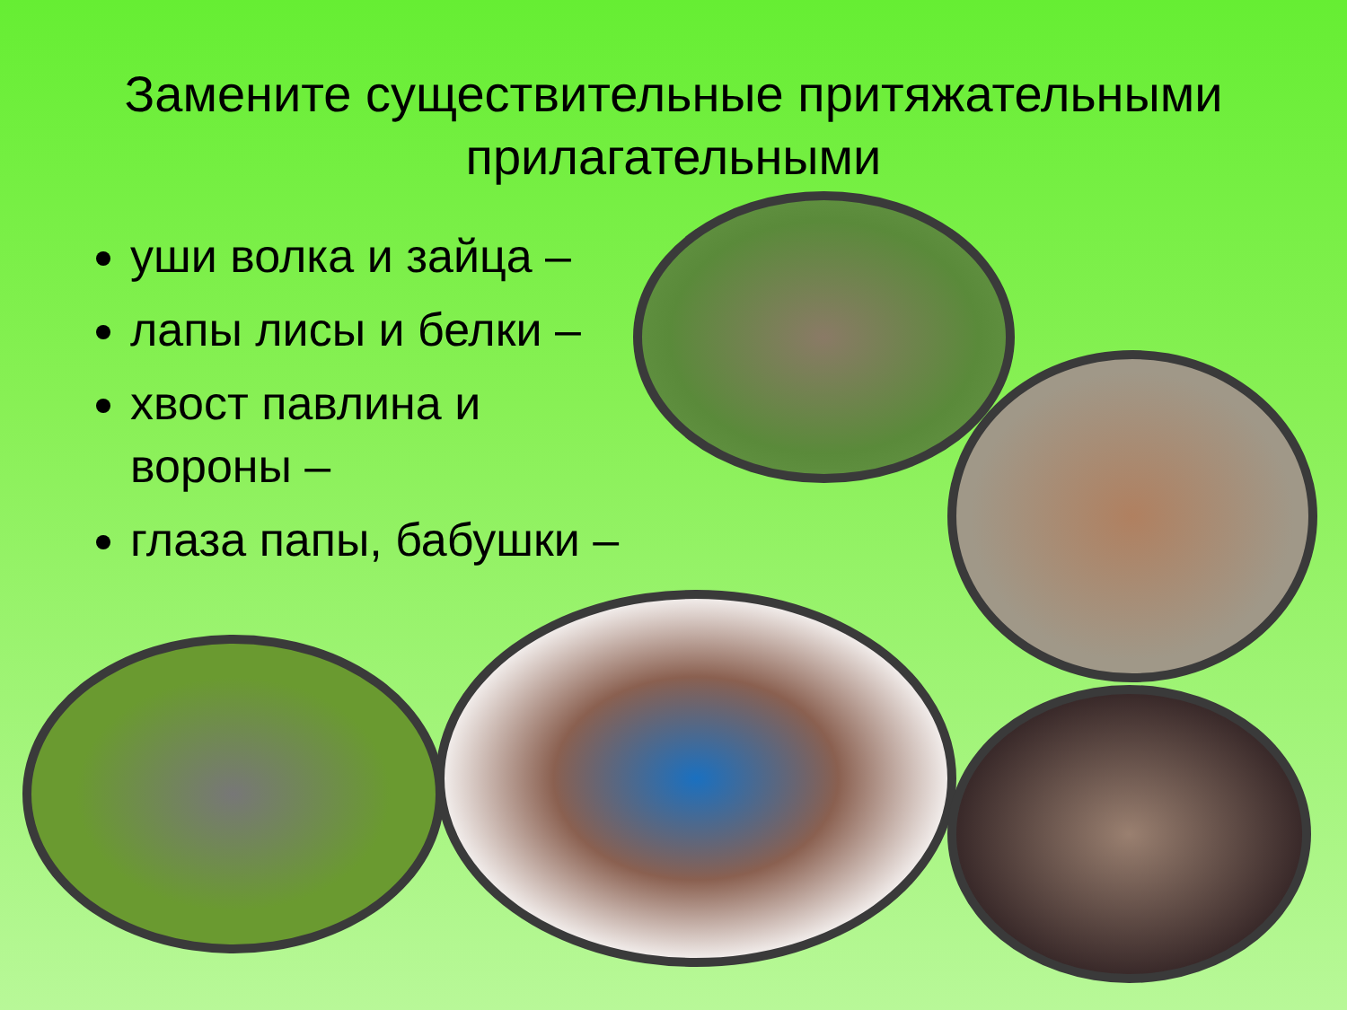Замените существительные притяжательными прилагательными
уши волка и зайца –
лапы лисы и белки –
хвост павлина и вороны –
глаза папы, бабушки –